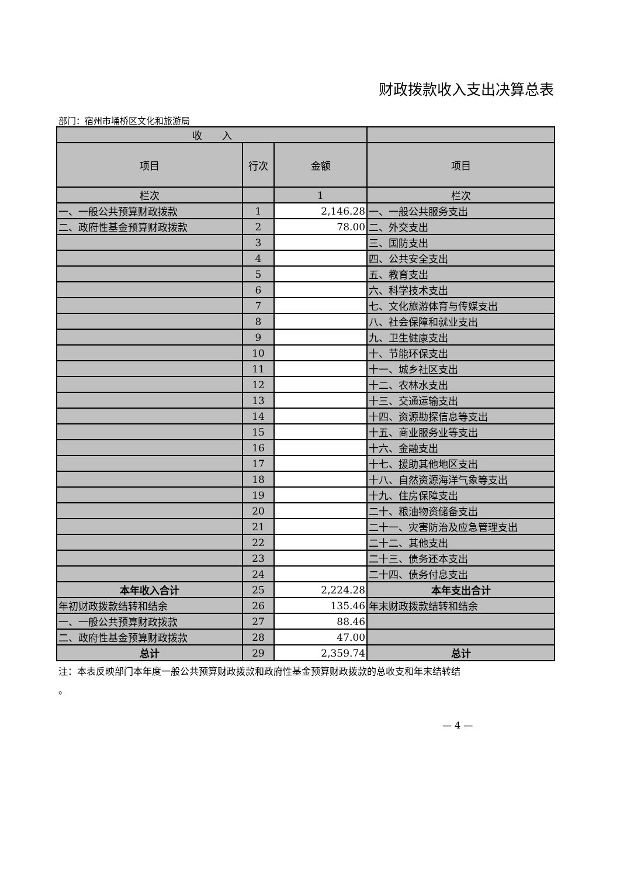财政拨款收入支出决算总表
部门：宿州市埇桥区文化和旅游局
| 收 入 | | | |
| --- | --- | --- | --- |
| 项目 | 行次 | 金额 | 项目 |
| 栏次 | | 1 | 栏次 |
| 一、一般公共预算财政拨款 | 1 | 2,146.28 | 一、一般公共服务支出 |
| 二、政府性基金预算财政拨款 | 2 | 78.00 | 二、外交支出 |
| | 3 | | 三、国防支出 |
| | 4 | | 四、公共安全支出 |
| | 5 | | 五、教育支出 |
| | 6 | | 六、科学技术支出 |
| | 7 | | 七、文化旅游体育与传媒支出 |
| | 8 | | 八、社会保障和就业支出 |
| | 9 | | 九、卫生健康支出 |
| | 10 | | 十、节能环保支出 |
| | 11 | | 十一、城乡社区支出 |
| | 12 | | 十二、农林水支出 |
| | 13 | | 十三、交通运输支出 |
| | 14 | | 十四、资源勘探信息等支出 |
| | 15 | | 十五、商业服务业等支出 |
| | 16 | | 十六、金融支出 |
| | 17 | | 十七、援助其他地区支出 |
| | 18 | | 十八、自然资源海洋气象等支出 |
| | 19 | | 十九、住房保障支出 |
| | 20 | | 二十、粮油物资储备支出 |
| | 21 | | 二十一、灾害防治及应急管理支出 |
| | 22 | | 二十二、其他支出 |
| | 23 | | 二十三、债务还本支出 |
| | 24 | | 二十四、债务付息支出 |
| 本年收入合计 | 25 | 2,224.28 | 本年支出合计 |
| 年初财政拨款结转和结余 | 26 | 135.46 | 年末财政拨款结转和结余 |
| 一、一般公共预算财政拨款 | 27 | 88.46 | |
| 二、政府性基金预算财政拨款 | 28 | 47.00 | |
| 总计 | 29 | 2,359.74 | 总计 |
注：本表反映部门本年度一般公共预算财政拨款和政府性基金预算财政拨款的总收支和年末结转结
。
— 4 —